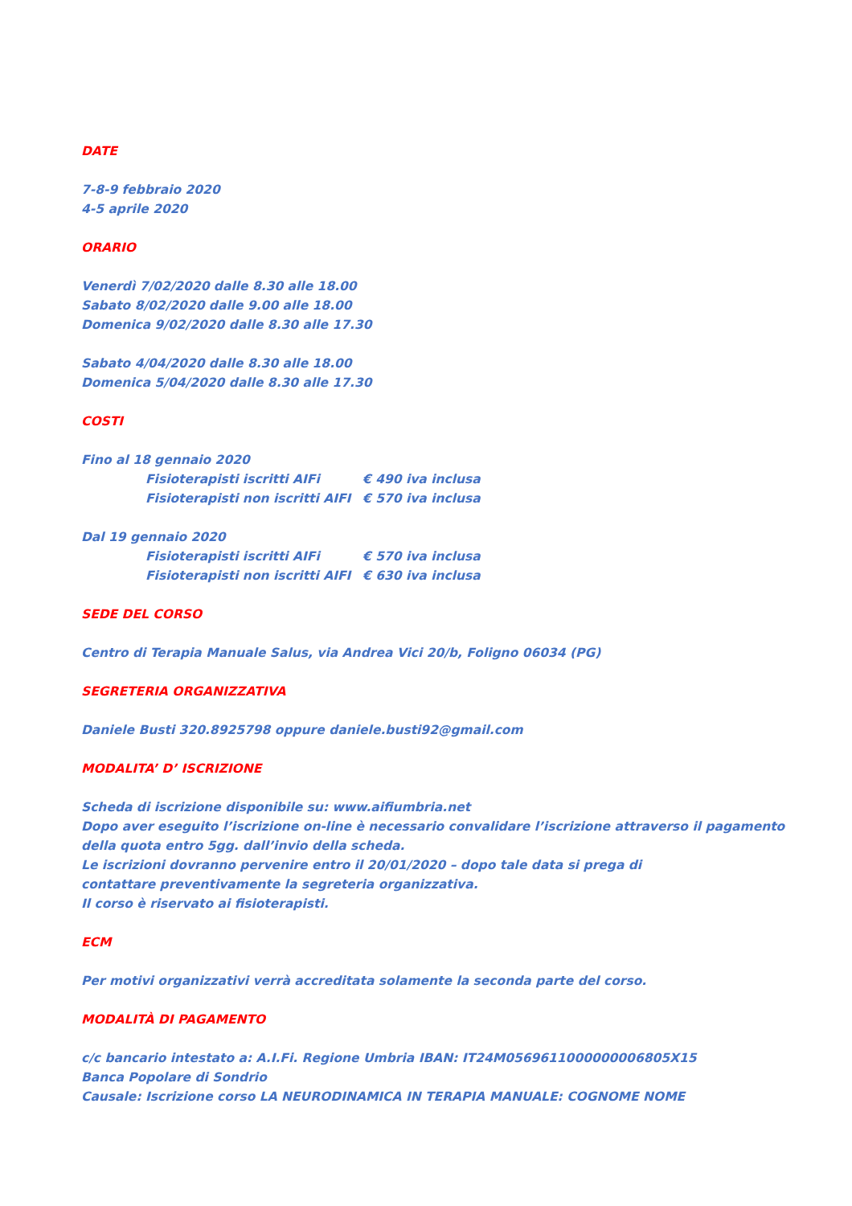DATE
7-8-9 febbraio 2020
4-5 aprile 2020
ORARIO
Venerdì 7/02/2020 dalle 8.30 alle 18.00
Sabato 8/02/2020 dalle 9.00 alle 18.00
Domenica 9/02/2020 dalle 8.30 alle 17.30
Sabato 4/04/2020 dalle 8.30 alle 18.00
Domenica 5/04/2020 dalle 8.30 alle 17.30
COSTI
Fino al 18 gennaio 2020
Fisioterapisti iscritti AIFi € 490 iva inclusa
Fisioterapisti non iscritti AIFI € 570 iva inclusa
Dal 19 gennaio 2020
Fisioterapisti iscritti AIFi € 570 iva inclusa
Fisioterapisti non iscritti AIFI € 630 iva inclusa
SEDE DEL CORSO
Centro di Terapia Manuale Salus, via Andrea Vici 20/b, Foligno 06034 (PG)
SEGRETERIA ORGANIZZATIVA
Daniele Busti 320.8925798 oppure daniele.busti92@gmail.com
MODALITA’ D’ ISCRIZIONE
Scheda di iscrizione disponibile su: www.aifiumbria.net
Dopo aver eseguito l’iscrizione on-line è necessario convalidare l’iscrizione attraverso il pagamento della quota entro 5gg. dall’invio della scheda.
Le iscrizioni dovranno pervenire entro il 20/01/2020 – dopo tale data si prega di contattare preventivamente la segreteria organizzativa.
Il corso è riservato ai fisioterapisti.
ECM
Per motivi organizzativi verrà accreditata solamente la seconda parte del corso.
MODALITÀ DI PAGAMENTO
c/c bancario intestato a: A.I.Fi. Regione Umbria IBAN: IT24M0569611000000006805X15
Banca Popolare di Sondrio
Causale: Iscrizione corso LA NEURODINAMICA IN TERAPIA MANUALE: COGNOME NOME